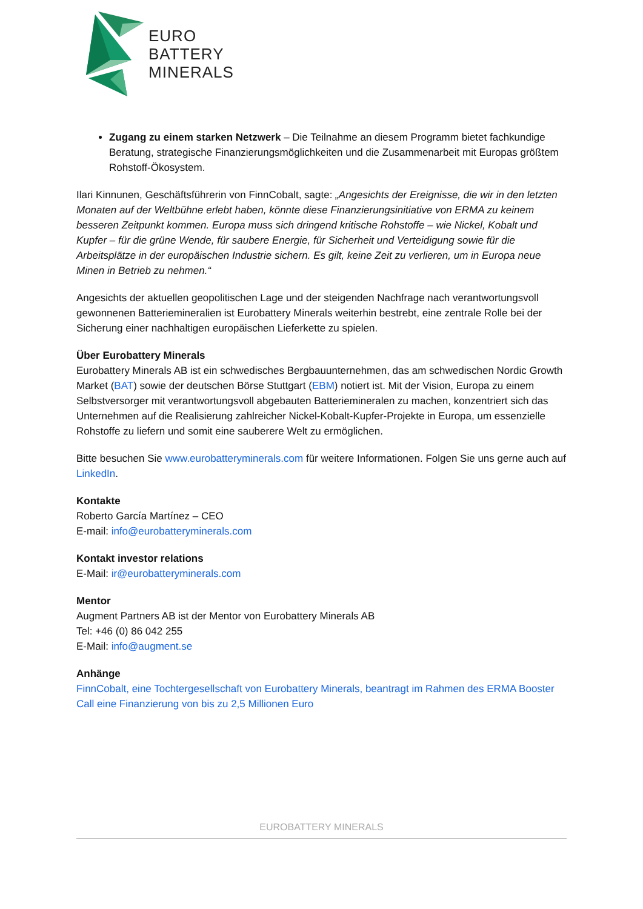EURO
BATTERY
MINERALS
Zugang zu einem starken Netzwerk – Die Teilnahme an diesem Programm bietet fachkundige Beratung, strategische Finanzierungsmöglichkeiten und die Zusammenarbeit mit Europas größtem Rohstoff-Ökosystem.
Ilari Kinnunen, Geschäftsführerin von FinnCobalt, sagte: „Angesichts der Ereignisse, die wir in den letzten Monaten auf der Weltbühne erlebt haben, könnte diese Finanzierungsinitiative von ERMA zu keinem besseren Zeitpunkt kommen. Europa muss sich dringend kritische Rohstoffe – wie Nickel, Kobalt und Kupfer – für die grüne Wende, für saubere Energie, für Sicherheit und Verteidigung sowie für die Arbeitsplätze in der europäischen Industrie sichern. Es gilt, keine Zeit zu verlieren, um in Europa neue Minen in Betrieb zu nehmen.“
Angesichts der aktuellen geopolitischen Lage und der steigenden Nachfrage nach verantwortungsvoll gewonnenen Batteriemineralien ist Eurobattery Minerals weiterhin bestrebt, eine zentrale Rolle bei der Sicherung einer nachhaltigen europäischen Lieferkette zu spielen.
Über Eurobattery Minerals
Eurobattery Minerals AB ist ein schwedisches Bergbauunternehmen, das am schwedischen Nordic Growth Market (BAT) sowie der deutschen Börse Stuttgart (EBM) notiert ist. Mit der Vision, Europa zu einem Selbstversorger mit verantwortungsvoll abgebauten Batteriemineralen zu machen, konzentriert sich das Unternehmen auf die Realisierung zahlreicher Nickel-Kobalt-Kupfer-Projekte in Europa, um essenzielle Rohstoffe zu liefern und somit eine sauberere Welt zu ermöglichen.
Bitte besuchen Sie www.eurobatteryminerals.com für weitere Informationen. Folgen Sie uns gerne auch auf LinkedIn.
Kontakte
Roberto García Martínez – CEO
E-mail: info@eurobatteryminerals.com
Kontakt investor relations
E-Mail: ir@eurobatteryminerals.com
Mentor
Augment Partners AB ist der Mentor von Eurobattery Minerals AB
Tel: +46 (0) 86 042 255
E-Mail: info@augment.se
Anhänge
FinnCobalt, eine Tochtergesellschaft von Eurobattery Minerals, beantragt im Rahmen des ERMA Booster Call eine Finanzierung von bis zu 2,5 Millionen Euro
EUROBATTERY MINERALS